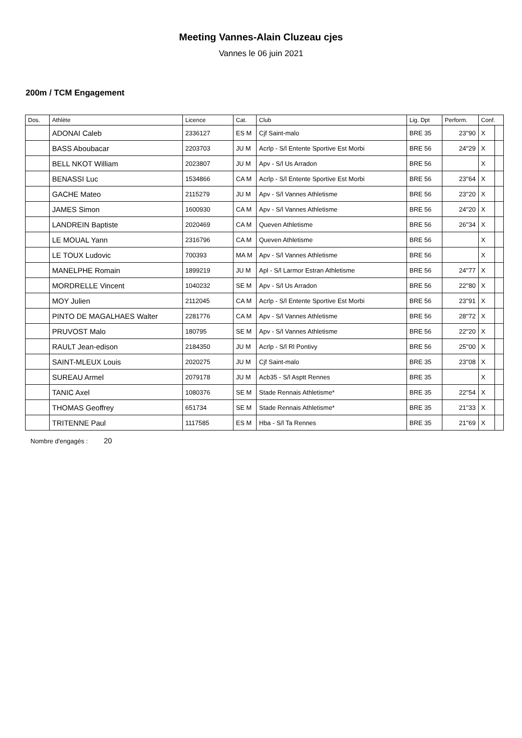Meeting Vannes-Alain Cluzeau cjes
Vannes le 06 juin 2021
200m / TCM Engagement
| Dos. | Athlète | Licence | Cat. | Club | Lig. Dpt | Perform. | Conf. | |
| --- | --- | --- | --- | --- | --- | --- | --- | --- |
| | ADONAI Caleb | 2336127 | ES M | Cjf Saint-malo | BRE 35 | 23''90 | X | |
| | BASS Aboubacar | 2203703 | JU M | Acrlp - S/l Entente Sportive Est Morbi | BRE 56 | 24''29 | X | |
| | BELL NKOT William | 2023807 | JU M | Apv - S/l Us Arradon | BRE 56 | | X | |
| | BENASSI Luc | 1534866 | CA M | Acrlp - S/l Entente Sportive Est Morbi | BRE 56 | 23''64 | X | |
| | GACHE Mateo | 2115279 | JU M | Apv - S/l Vannes Athletisme | BRE 56 | 23''20 | X | |
| | JAMES Simon | 1600930 | CA M | Apv - S/l Vannes Athletisme | BRE 56 | 24''20 | X | |
| | LANDREIN Baptiste | 2020469 | CA M | Queven Athletisme | BRE 56 | 26''34 | X | |
| | LE MOUAL Yann | 2316796 | CA M | Queven Athletisme | BRE 56 | | X | |
| | LE TOUX Ludovic | 700393 | MA M | Apv - S/l Vannes Athletisme | BRE 56 | | X | |
| | MANELPHE Romain | 1899219 | JU M | Apl - S/l Larmor Estran Athletisme | BRE 56 | 24''77 | X | |
| | MORDRELLE Vincent | 1040232 | SE M | Apv - S/l Us Arradon | BRE 56 | 22''80 | X | |
| | MOY Julien | 2112045 | CA M | Acrlp - S/l Entente Sportive Est Morbi | BRE 56 | 23''91 | X | |
| | PINTO DE MAGALHAES Walter | 2281776 | CA M | Apv - S/l Vannes Athletisme | BRE 56 | 28''72 | X | |
| | PRUVOST Malo | 180795 | SE M | Apv - S/l Vannes Athletisme | BRE 56 | 22''20 | X | |
| | RAULT Jean-edison | 2184350 | JU M | Acrlp - S/l Rl Pontivy | BRE 56 | 25''00 | X | |
| | SAINT-MLEUX Louis | 2020275 | JU M | Cjf Saint-malo | BRE 35 | 23''08 | X | |
| | SUREAU Armel | 2079178 | JU M | Acb35 - S/l Asptt Rennes | BRE 35 | | X | |
| | TANIC Axel | 1080376 | SE M | Stade Rennais Athletisme* | BRE 35 | 22''54 | X | |
| | THOMAS Geoffrey | 651734 | SE M | Stade Rennais Athletisme* | BRE 35 | 21''33 | X | |
| | TRITENNE Paul | 1117585 | ES M | Hba - S/l Ta Rennes | BRE 35 | 21''69 | X | |
Nombre d'engagés : 20